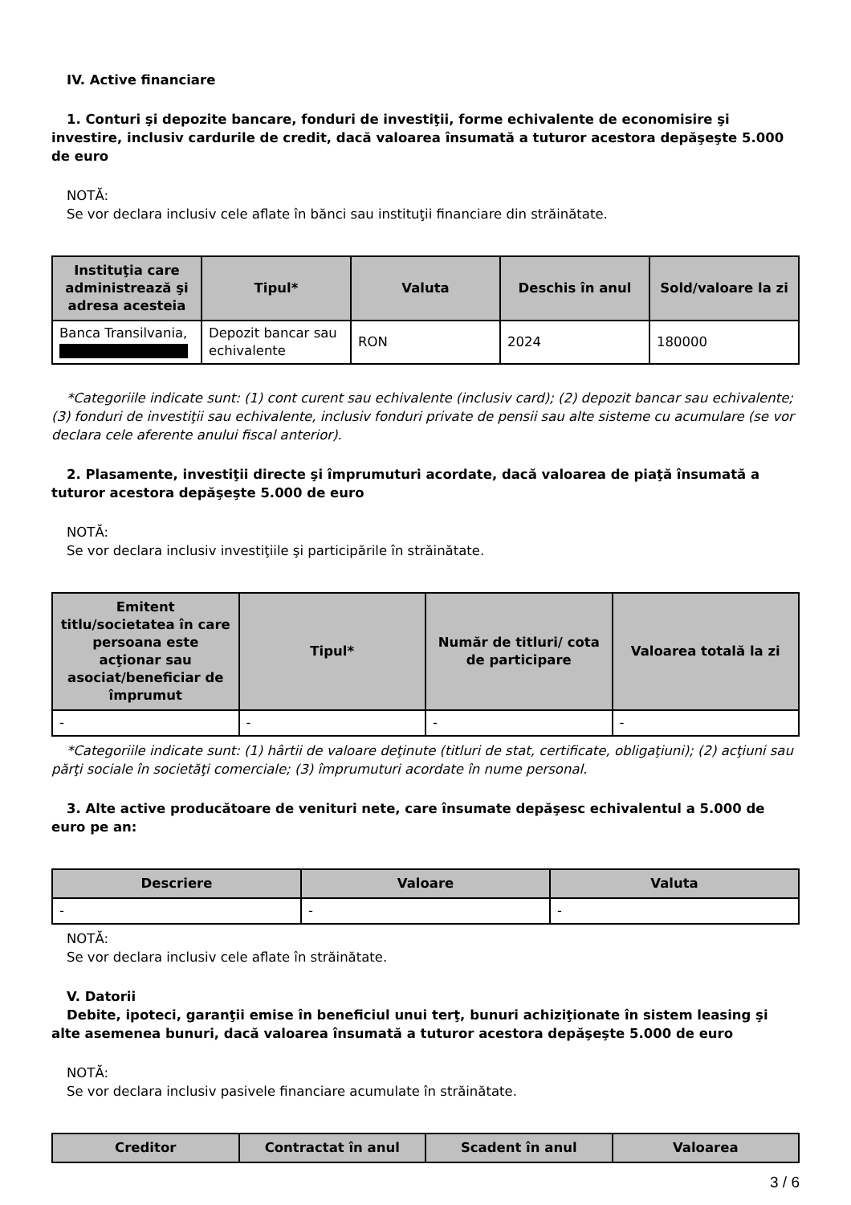IV. Active financiare
1. Conturi şi depozite bancare, fonduri de investiţii, forme echivalente de economisire şi investire, inclusiv cardurile de credit, dacă valoarea însumată a tuturor acestora depăşeşte 5.000 de euro
NOTĂ:
Se vor declara inclusiv cele aflate în bănci sau instituţii financiare din străinătate.
| Instituţia care administrează şi adresa acesteia | Tipul* | Valuta | Deschis în anul | Sold/valoare la zi |
| --- | --- | --- | --- | --- |
| Banca Transilvania, | Depozit bancar sau echivalente | RON | 2024 | 180000 |
*Categoriile indicate sunt: (1) cont curent sau echivalente (inclusiv card); (2) depozit bancar sau echivalente; (3) fonduri de investiţii sau echivalente, inclusiv fonduri private de pensii sau alte sisteme cu acumulare (se vor declara cele aferente anului fiscal anterior).
2. Plasamente, investiţii directe şi împrumuturi acordate, dacă valoarea de piaţă însumată a tuturor acestora depăşeşte 5.000 de euro
NOTĂ:
Se vor declara inclusiv investiţiile şi participările în străinătate.
| Emitent titlu/societatea în care persoana este acţionar sau asociat/beneficiar de împrumut | Tipul* | Număr de titluri/ cota de participare | Valoarea totală la zi |
| --- | --- | --- | --- |
| - | - | - | - |
*Categoriile indicate sunt: (1) hârtii de valoare deţinute (titluri de stat, certificate, obligaţiuni); (2) acţiuni sau părţi sociale în societăţi comerciale; (3) împrumuturi acordate în nume personal.
3. Alte active producătoare de venituri nete, care însumate depăşesc echivalentul a 5.000 de euro pe an:
| Descriere | Valoare | Valuta |
| --- | --- | --- |
| - | - | - |
NOTĂ:
Se vor declara inclusiv cele aflate în străinătate.
V. Datorii
Debite, ipoteci, garanţii emise în beneficiul unui terţ, bunuri achiziţionate în sistem leasing şi alte asemenea bunuri, dacă valoarea însumată a tuturor acestora depăşeşte 5.000 de euro
NOTĂ:
Se vor declara inclusiv pasivele financiare acumulate în străinătate.
| Creditor | Contractat în anul | Scadent în anul | Valoarea |
| --- | --- | --- | --- |
3 / 6